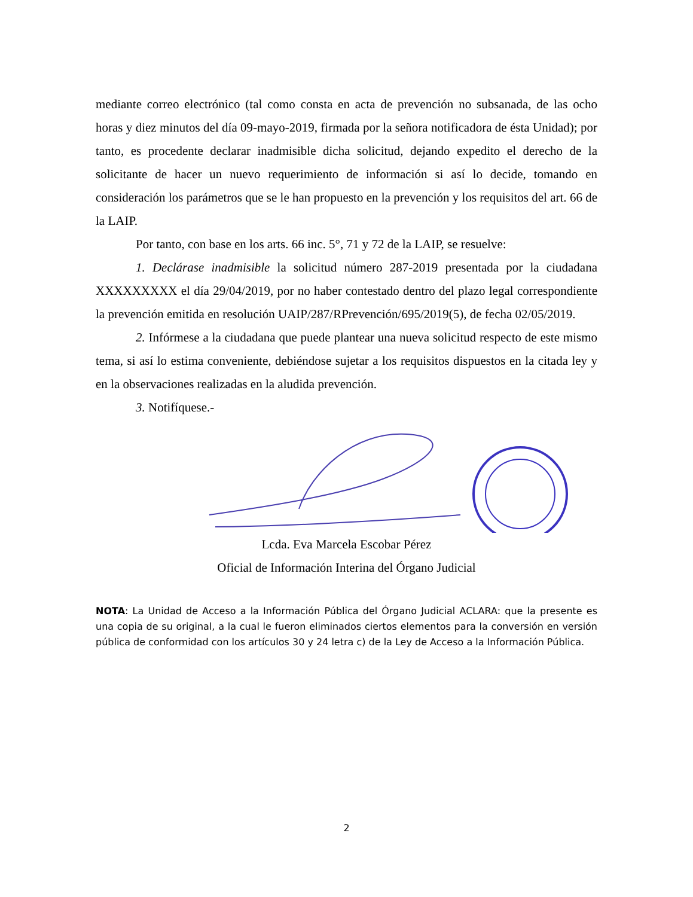mediante correo electrónico (tal como consta en acta de prevención no subsanada, de las ocho horas y diez minutos del día 09-mayo-2019, firmada por la señora notificadora de ésta Unidad); por tanto, es procedente declarar inadmisible dicha solicitud, dejando expedito el derecho de la solicitante de hacer un nuevo requerimiento de información si así lo decide, tomando en consideración los parámetros que se le han propuesto en la prevención y los requisitos del art. 66 de la LAIP.
Por tanto, con base en los arts. 66 inc. 5°, 71 y 72 de la LAIP, se resuelve:
1. Declárase inadmisible la solicitud número 287-2019 presentada por la ciudadana XXXXXXXXX el día 29/04/2019, por no haber contestado dentro del plazo legal correspondiente la prevención emitida en resolución UAIP/287/RPrevención/695/2019(5), de fecha 02/05/2019.
2. Infórmese a la ciudadana que puede plantear una nueva solicitud respecto de este mismo tema, si así lo estima conveniente, debiéndose sujetar a los requisitos dispuestos en la citada ley y en la observaciones realizadas en la aludida prevención.
3. Notifíquese.-
Lcda. Eva Marcela Escobar Pérez
Oficial de Información Interina del Órgano Judicial
NOTA: La Unidad de Acceso a la Información Pública del Órgano Judicial ACLARA: que la presente es una copia de su original, a la cual le fueron eliminados ciertos elementos para la conversión en versión pública de conformidad con los artículos 30 y 24 letra c) de la Ley de Acceso a la Información Pública.
2